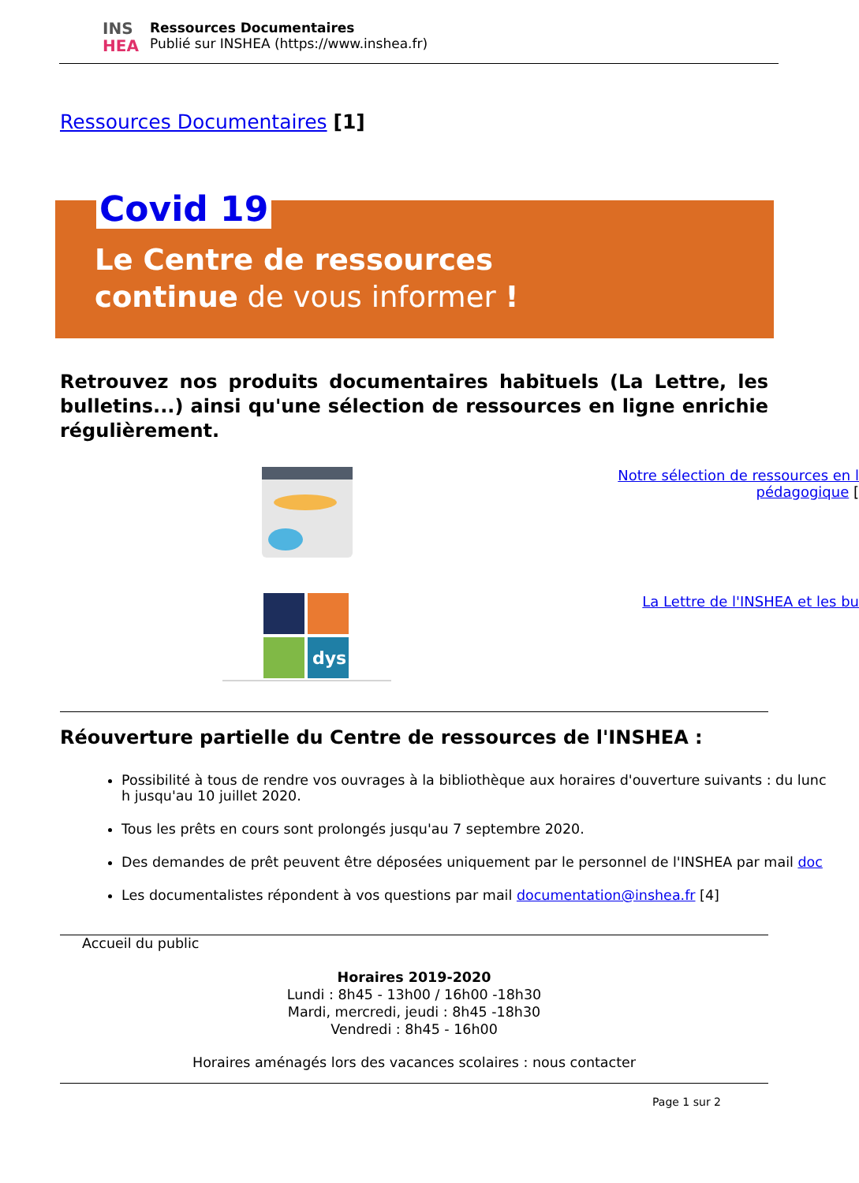INS
HEA
Ressources Documentaires
Publié sur INSHEA (https://www.inshea.fr)
Ressources Documentaires [1]
Covid 19
Le Centre de ressources
continue de vous informer !
Retrouvez nos produits documentaires habituels (La Lettre, les bulletins...) ainsi qu'une sélection de ressources en ligne enrichie régulièrement.
Notre sélection de ressources en l
pédagogique [
dys
La Lettre de l'INSHEA et les bu
Réouverture partielle du Centre de ressources de l'INSHEA :
Possibilité à tous de rendre vos ouvrages à la bibliothèque aux horaires d'ouverture suivants : du lunc
h jusqu'au 10 juillet 2020.
Tous les prêts en cours sont prolongés jusqu'au 7 septembre 2020.
Des demandes de prêt peuvent être déposées uniquement par le personnel de l'INSHEA par mail doc
Les documentalistes répondent à vos questions par mail documentation@inshea.fr [4]
Accueil du public
Horaires 2019-2020
Lundi : 8h45 - 13h00 / 16h00 -18h30
Mardi, mercredi, jeudi : 8h45 -18h30
Vendredi : 8h45 - 16h00
Horaires aménagés lors des vacances scolaires : nous contacter
Page 1 sur 2